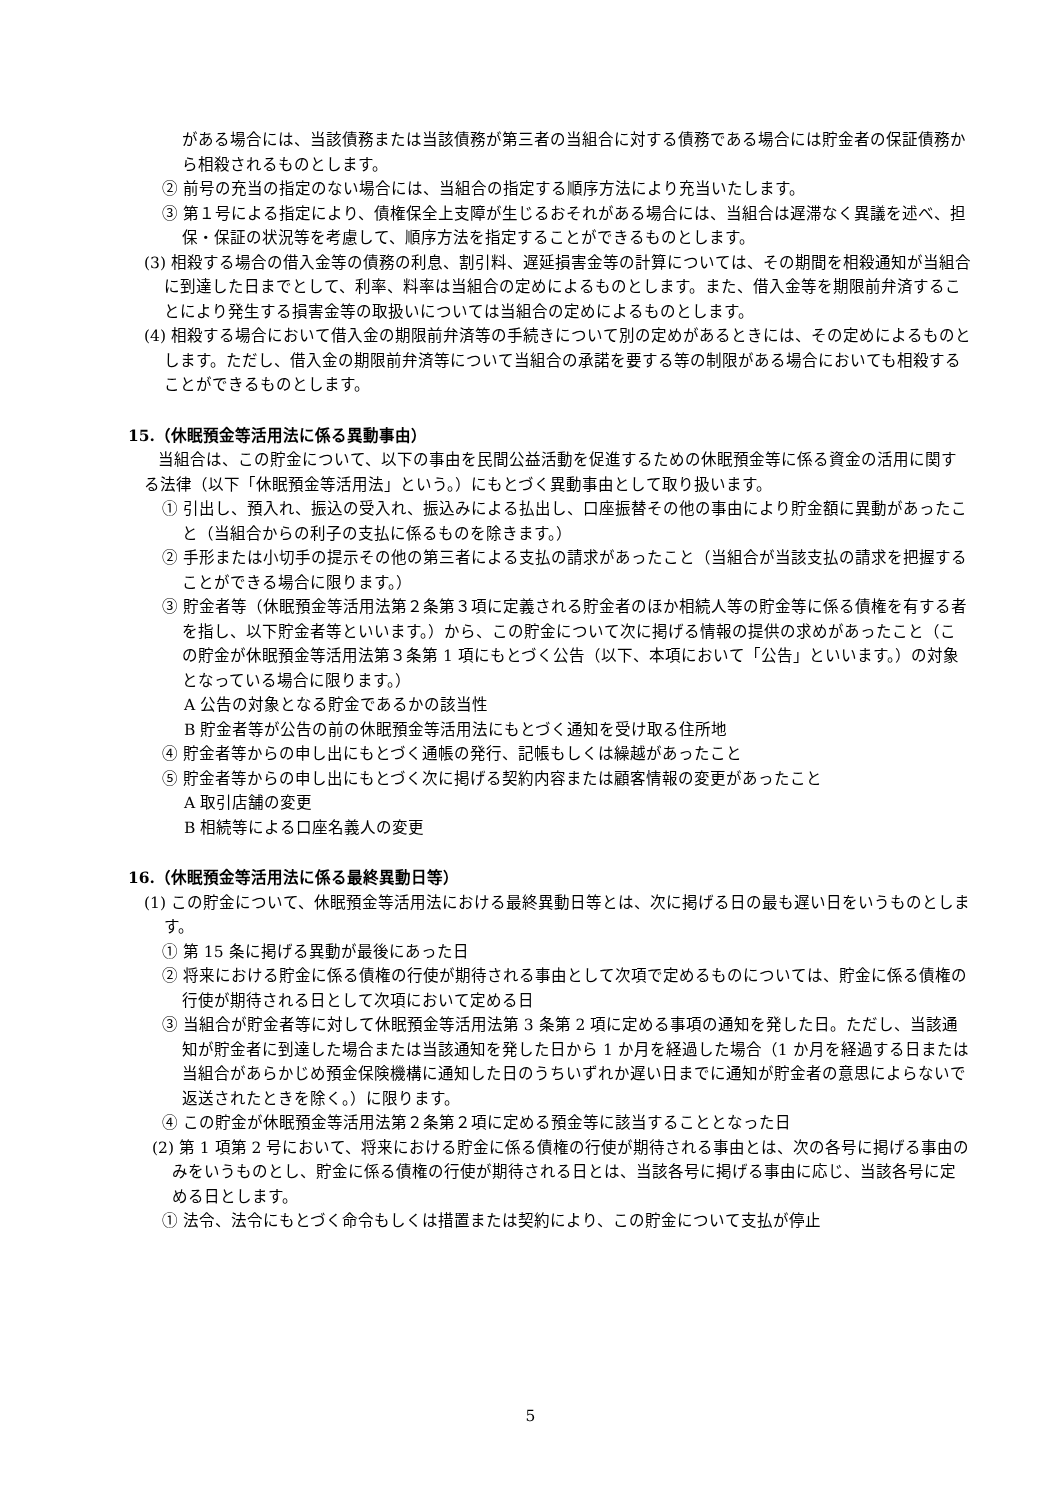がある場合には、当該債務または当該債務が第三者の当組合に対する債務である場合には貯金者の保証債務から相殺されるものとします。
② 前号の充当の指定のない場合には、当組合の指定する順序方法により充当いたします。
③ 第１号による指定により、債権保全上支障が生じるおそれがある場合には、当組合は遅滞なく異議を述べ、担保・保証の状況等を考慮して、順序方法を指定することができるものとします。
(3) 相殺する場合の借入金等の債務の利息、割引料、遅延損害金等の計算については、その期間を相殺通知が当組合に到達した日までとして、利率、料率は当組合の定めによるものとします。また、借入金等を期限前弁済することにより発生する損害金等の取扱いについては当組合の定めによるものとします。
(4) 相殺する場合において借入金の期限前弁済等の手続きについて別の定めがあるときには、その定めによるものとします。ただし、借入金の期限前弁済等について当組合の承諾を要する等の制限がある場合においても相殺することができるものとします。
15.（休眠預金等活用法に係る異動事由）
当組合は、この貯金について、以下の事由を民間公益活動を促進するための休眠預金等に係る資金の活用に関する法律（以下「休眠預金等活用法」という。）にもとづく異動事由として取り扱います。
① 引出し、預入れ、振込の受入れ、振込みによる払出し、口座振替その他の事由により貯金額に異動があったこと（当組合からの利子の支払に係るものを除きます。）
② 手形または小切手の提示その他の第三者による支払の請求があったこと（当組合が当該支払の請求を把握することができる場合に限ります。）
③ 貯金者等（休眠預金等活用法第２条第３項に定義される貯金者のほか相続人等の貯金等に係る債権を有する者を指し、以下貯金者等といいます。）から、この貯金について次に掲げる情報の提供の求めがあったこと（この貯金が休眠預金等活用法第３条第 1 項にもとづく公告（以下、本項において「公告」といいます。）の対象となっている場合に限ります。）
A 公告の対象となる貯金であるかの該当性
B 貯金者等が公告の前の休眠預金等活用法にもとづく通知を受け取る住所地
④ 貯金者等からの申し出にもとづく通帳の発行、記帳もしくは繰越があったこと
⑤ 貯金者等からの申し出にもとづく次に掲げる契約内容または顧客情報の変更があったこと
A 取引店舗の変更
B 相続等による口座名義人の変更
16.（休眠預金等活用法に係る最終異動日等）
(1) この貯金について、休眠預金等活用法における最終異動日等とは、次に掲げる日の最も遅い日をいうものとします。
① 第 15 条に掲げる異動が最後にあった日
② 将来における貯金に係る債権の行使が期待される事由として次項で定めるものについては、貯金に係る債権の行使が期待される日として次項において定める日
③ 当組合が貯金者等に対して休眠預金等活用法第 3 条第 2 項に定める事項の通知を発した日。ただし、当該通知が貯金者に到達した場合または当該通知を発した日から 1 か月を経過した場合（1 か月を経過する日または当組合があらかじめ預金保険機構に通知した日のうちいずれか遅い日までに通知が貯金者の意思によらないで返送されたときを除く。）に限ります。
④ この貯金が休眠預金等活用法第２条第２項に定める預金等に該当することとなった日
(2) 第 1 項第 2 号において、将来における貯金に係る債権の行使が期待される事由とは、次の各号に掲げる事由のみをいうものとし、貯金に係る債権の行使が期待される日とは、当該各号に掲げる事由に応じ、当該各号に定める日とします。
① 法令、法令にもとづく命令もしくは措置または契約により、この貯金について支払が停止
5